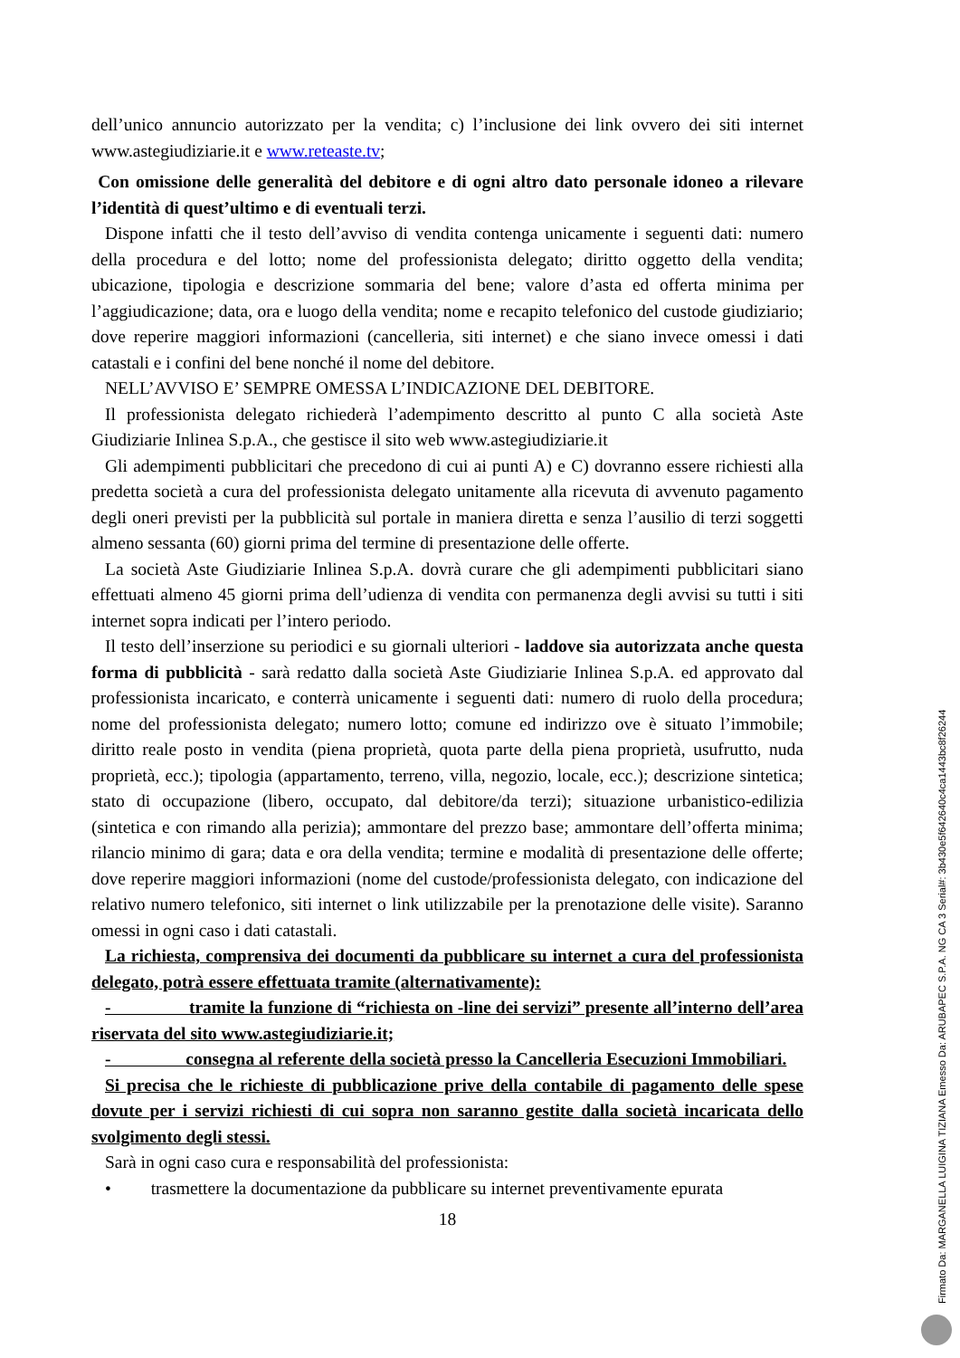dell’unico annuncio autorizzato per la vendita; c) l’inclusione dei link ovvero dei siti internet www.astegiudiziarie.it e www.reteaste.tv;
Con omissione delle generalità del debitore e di ogni altro dato personale idoneo a rilevare l’identità di quest’ultimo e di eventuali terzi.
Dispone infatti che il testo dell’avviso di vendita contenga unicamente i seguenti dati: numero della procedura e del lotto; nome del professionista delegato; diritto oggetto della vendita; ubicazione, tipologia e descrizione sommaria del bene; valore d’asta ed offerta minima per l’aggiudicazione; data, ora e luogo della vendita; nome e recapito telefonico del custode giudiziario; dove reperire maggiori informazioni (cancelleria, siti internet) e che siano invece omessi i dati catastali e i confini del bene nonché il nome del debitore.
NELL’AVVISO E’ SEMPRE OMESSA L’INDICAZIONE DEL DEBITORE.
Il professionista delegato richiederà l’adempimento descritto al punto C alla società Aste Giudiziarie Inlinea S.p.A., che gestisce il sito web www.astegiudiziarie.it
Gli adempimenti pubblicitari che precedono di cui ai punti A) e C) dovranno essere richiesti alla predetta società a cura del professionista delegato unitamente alla ricevuta di avvenuto pagamento degli oneri previsti per la pubblicità sul portale in maniera diretta e senza l’ausilio di terzi soggetti almeno sessanta (60) giorni prima del termine di presentazione delle offerte.
La società Aste Giudiziarie Inlinea S.p.A. dovrà curare che gli adempimenti pubblicitari siano effettuati almeno 45 giorni prima dell’udienza di vendita con permanenza degli avvisi su tutti i siti internet sopra indicati per l’intero periodo.
Il testo dell’inserzione su periodici e su giornali ulteriori - laddove sia autorizzata anche questa forma di pubblicità - sarà redatto dalla società Aste Giudiziarie Inlinea S.p.A. ed approvato dal professionista incaricato, e conterrà unicamente i seguenti dati: numero di ruolo della procedura; nome del professionista delegato; numero lotto; comune ed indirizzo ove è situato l’immobile; diritto reale posto in vendita (piena proprietà, quota parte della piena proprietà, usufrutto, nuda proprietà, ecc.); tipologia (appartamento, terreno, villa, negozio, locale, ecc.); descrizione sintetica; stato di occupazione (libero, occupato, dal debitore/da terzi); situazione urbanistico-edilizia (sintetica e con rimando alla perizia); ammontare del prezzo base; ammontare dell’offerta minima; rilancio minimo di gara; data e ora della vendita; termine e modalità di presentazione delle offerte; dove reperire maggiori informazioni (nome del custode/professionista delegato, con indicazione del relativo numero telefonico, siti internet o link utilizzabile per la prenotazione delle visite). Saranno omessi in ogni caso i dati catastali.
La richiesta, comprensiva dei documenti da pubblicare su internet a cura del professionista delegato, potrà essere effettuata tramite (alternativamente):
- tramite la funzione di “richiesta on -line dei servizi” presente all’interno dell’area riservata del sito www.astegiudiziarie.it;
- consegna al referente della società presso la Cancelleria Esecuzioni Immobiliari.
Si precisa che le richieste di pubblicazione prive della contabile di pagamento delle spese dovute per i servizi richiesti di cui sopra non saranno gestite dalla società incaricata dello svolgimento degli stessi.
Sarà in ogni caso cura e responsabilità del professionista:
• trasmettere la documentazione da pubblicare su internet preventivamente epurata
18
Firmato Da: MARGANELLA LUIGINA TIZIANA Emesso Da: ARUBAPEC S.P.A. NG CA 3 Serial#: 3b430e5f642640c4ca1443bc8f26244